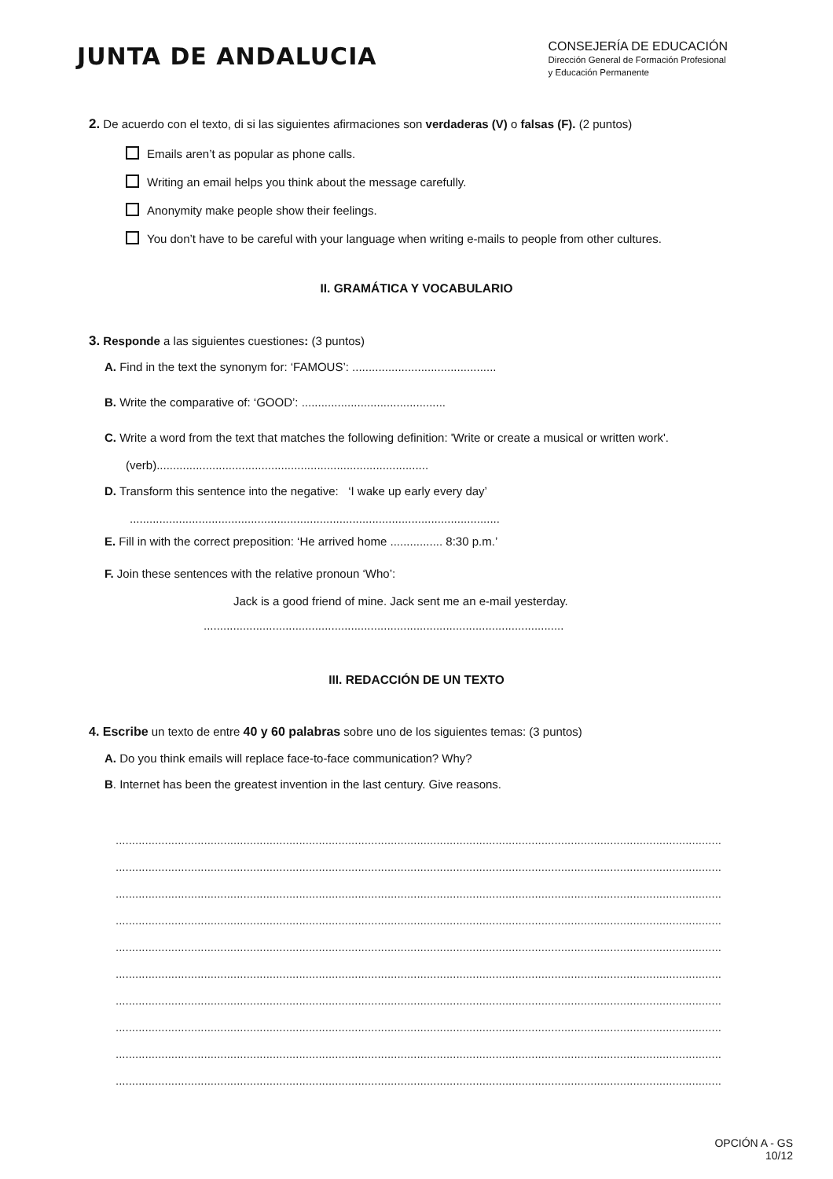JUNTA DE ANDALUCIA
CONSEJERÍA DE EDUCACIÓN
Dirección General de Formación Profesional
y Educación Permanente
2. De acuerdo con el texto, di si las siguientes afirmaciones son verdaderas (V) o falsas (F). (2 puntos)
Emails aren’t as popular as phone calls.
Writing an email helps you think about the message carefully.
Anonymity make people show their feelings.
You don’t have to be careful with your language when writing e-mails to people from other cultures.
II. GRAMÁTICA Y VOCABULARIO
3. Responde a las siguientes cuestiones: (3 puntos)
A. Find in the text the synonym for: ‘FAMOUS’: ............................................
B. Write the comparative of: ‘GOOD’: ............................................
C. Write a word from the text that matches the following definition: 'Write or create a musical or written work'.
(verb)...................................................................................
D. Transform this sentence into the negative: ‘I wake up early every day’
.................................................................................................................
E. Fill in with the correct preposition: ‘He arrived home ................ 8:30 p.m.’
F. Join these sentences with the relative pronoun ‘Who’:
Jack is a good friend of mine. Jack sent me an e-mail yesterday.
..............................................................................................................
III. REDACCIÓN DE UN TEXTO
4. Escribe un texto de entre 40 y 60 palabras sobre uno de los siguientes temas: (3 puntos)
A. Do you think emails will replace face-to-face communication? Why?
B. Internet has been the greatest invention in the last century. Give reasons.
........................................................................................................................................................................................................
........................................................................................................................................................................................................
........................................................................................................................................................................................................
........................................................................................................................................................................................................
........................................................................................................................................................................................................
........................................................................................................................................................................................................
........................................................................................................................................................................................................
........................................................................................................................................................................................................
........................................................................................................................................................................................................
........................................................................................................................................................................................................
OPCIÓN A - GS
10/12